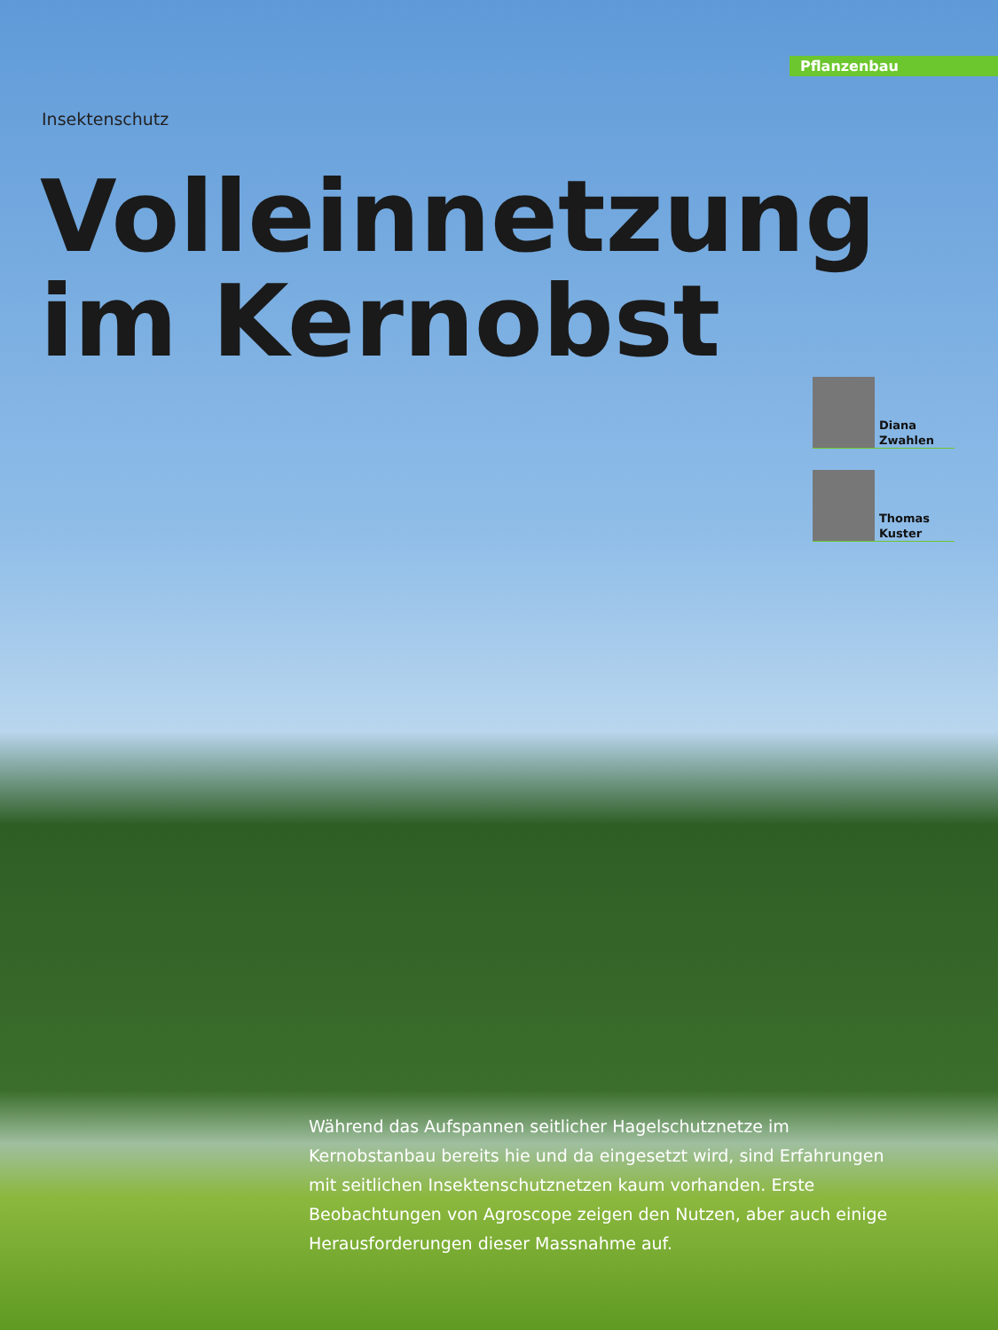Pflanzenbau
Insektenschutz
Volleinnetzung
im Kernobst
Diana
Zwahlen
Thomas
Kuster
Während das Aufspannen seitlicher Hagelschutznetze im Kernobstanbau bereits hie und da eingesetzt wird, sind Erfahrungen mit seitlichen Insektenschutznetzen kaum vorhanden. Erste Beobachtungen von Agroscope zeigen den Nutzen, aber auch einige Herausforderungen dieser Massnahme auf.